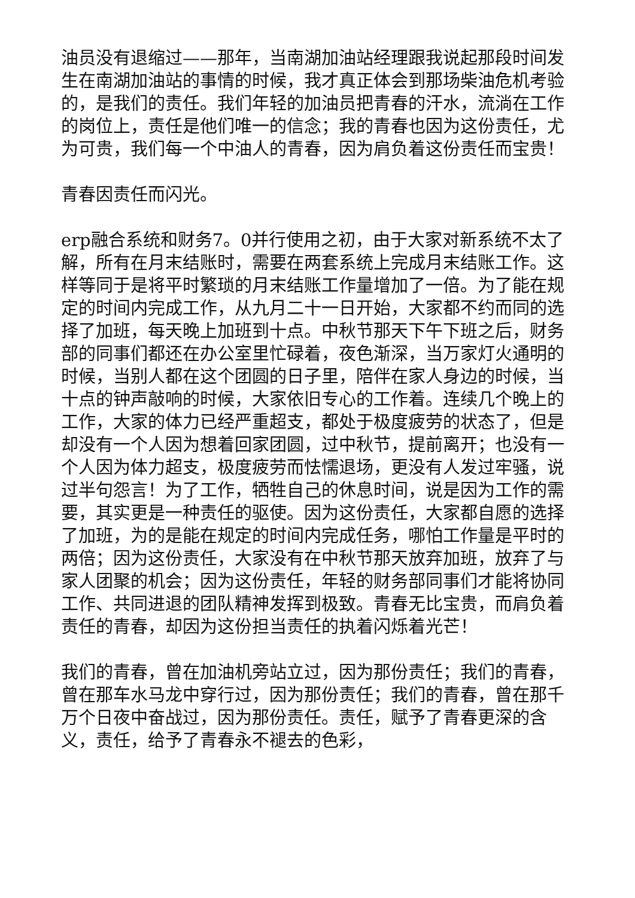油员没有退缩过——那年，当南湖加油站经理跟我说起那段时间发生在南湖加油站的事情的时候，我才真正体会到那场柴油危机考验的，是我们的责任。我们年轻的加油员把青春的汗水，流淌在工作的岗位上，责任是他们唯一的信念；我的青春也因为这份责任，尤为可贵，我们每一个中油人的青春，因为肩负着这份责任而宝贵！
青春因责任而闪光。
erp融合系统和财务7。0并行使用之初，由于大家对新系统不太了解，所有在月末结账时，需要在两套系统上完成月末结账工作。这样等同于是将平时繁琐的月末结账工作量增加了一倍。为了能在规定的时间内完成工作，从九月二十一日开始，大家都不约而同的选择了加班，每天晚上加班到十点。中秋节那天下午下班之后，财务部的同事们都还在办公室里忙碌着，夜色渐深，当万家灯火通明的时候，当别人都在这个团圆的日子里，陪伴在家人身边的时候，当十点的钟声敲响的时候，大家依旧专心的工作着。连续几个晚上的工作，大家的体力已经严重超支，都处于极度疲劳的状态了，但是却没有一个人因为想着回家团圆，过中秋节，提前离开；也没有一个人因为体力超支，极度疲劳而怯懦退场，更没有人发过牢骚，说过半句怨言！为了工作，牺牲自己的休息时间，说是因为工作的需要，其实更是一种责任的驱使。因为这份责任，大家都自愿的选择了加班，为的是能在规定的时间内完成任务，哪怕工作量是平时的两倍；因为这份责任，大家没有在中秋节那天放弃加班，放弃了与家人团聚的机会；因为这份责任，年轻的财务部同事们才能将协同工作、共同进退的团队精神发挥到极致。青春无比宝贵，而肩负着责任的青春，却因为这份担当责任的执着闪烁着光芒！
我们的青春，曾在加油机旁站立过，因为那份责任；我们的青春，曾在那车水马龙中穿行过，因为那份责任；我们的青春，曾在那千万个日夜中奋战过，因为那份责任。责任，赋予了青春更深的含义，责任，给予了青春永不褪去的色彩，